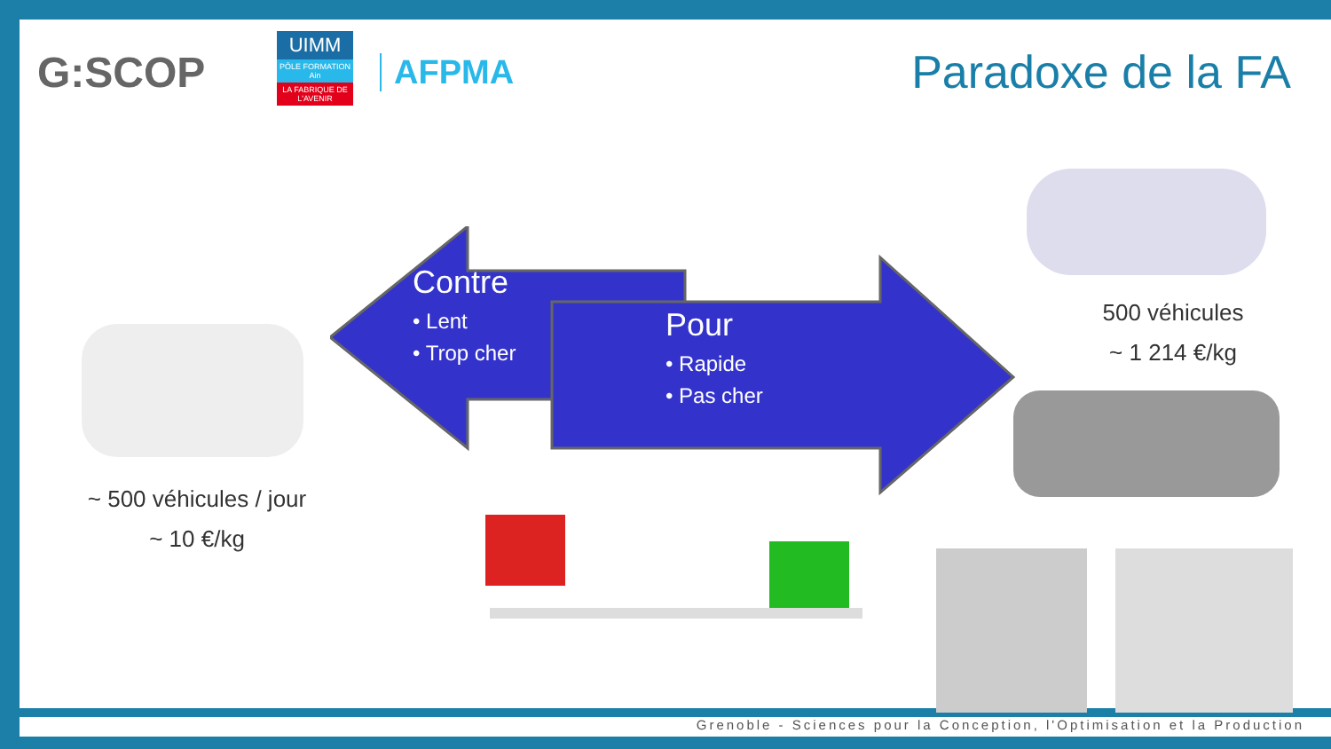G:SCOP
UIMM
PÔLE FORMATION Ain
LA FABRIQUE DE L'AVENIR
AFPMA
Paradoxe de la FA
Contre
• Lent
• Trop cher
Pour
• Rapide
• Pas cher
~ 500 véhicules / jour
~ 10 €/kg
500 véhicules
~ 1 214 €/kg
Grenoble - Sciences pour la Conception, l'Optimisation et la Production